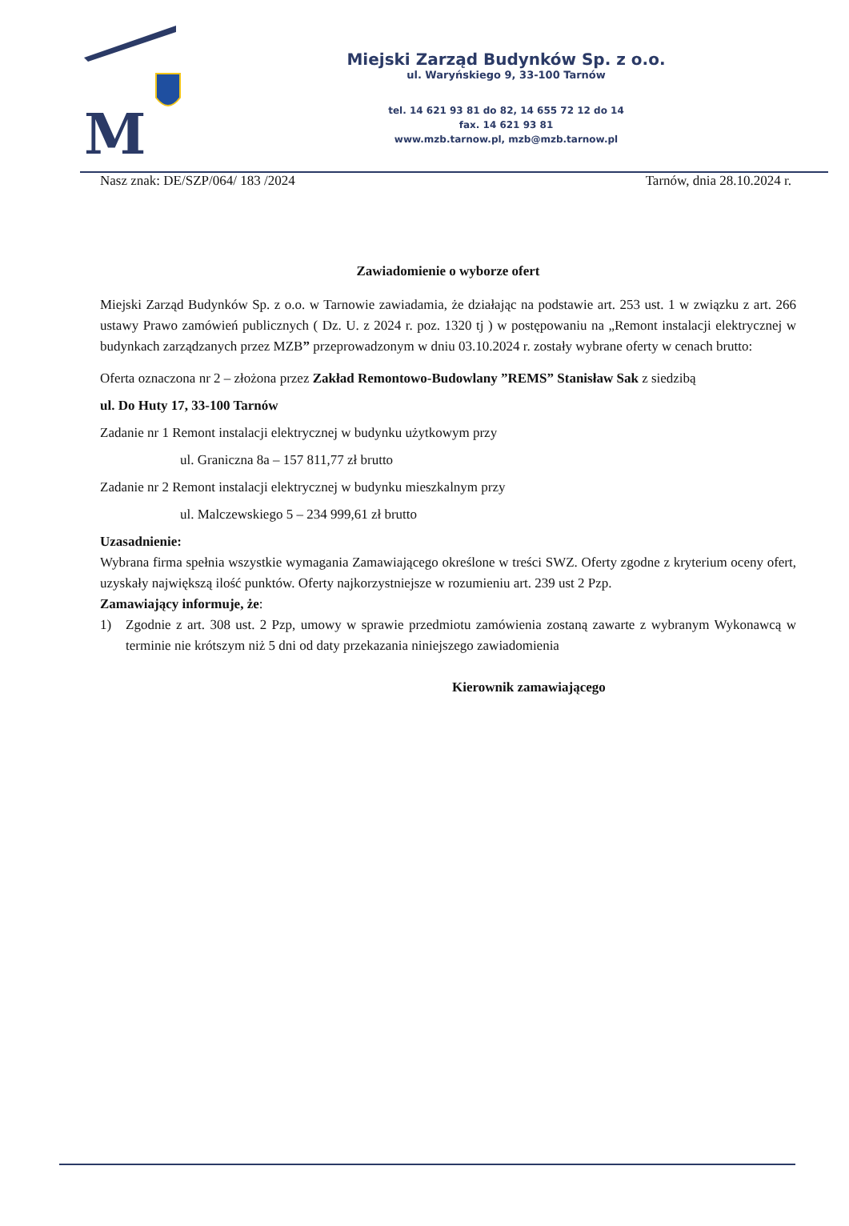M
Miejski Zarząd Budynków Sp. z o.o.
ul. Waryńskiego 9, 33-100 Tarnów
tel. 14 621 93 81 do 82, 14 655 72 12 do 14
fax. 14 621 93 81
www.mzb.tarnow.pl, mzb@mzb.tarnow.pl
Nasz znak: DE/SZP/064/ 183 /2024 Tarnów, dnia 28.10.2024 r.
Zawiadomienie o wyborze ofert
Miejski Zarząd Budynków Sp. z o.o. w Tarnowie zawiadamia, że działając na podstawie art. 253 ust. 1 w związku z art. 266 ustawy Prawo zamówień publicznych ( Dz. U. z 2024 r. poz. 1320 tj ) w postępowaniu na „Remont instalacji elektrycznej w budynkach zarządzanych przez MZB” przeprowadzonym w dniu 03.10.2024 r. zostały wybrane oferty w cenach brutto:
Oferta oznaczona nr 2 – złożona przez Zakład Remontowo-Budowlany ”REMS” Stanisław Sak z siedzibą
ul. Do Huty 17, 33-100 Tarnów
Zadanie nr 1 Remont instalacji elektrycznej w budynku użytkowym przy
ul. Graniczna 8a – 157 811,77 zł brutto
Zadanie nr 2 Remont instalacji elektrycznej w budynku mieszkalnym przy
ul. Malczewskiego 5 – 234 999,61 zł brutto
Uzasadnienie:
Wybrana firma spełnia wszystkie wymagania Zamawiającego określone w treści SWZ. Oferty zgodne z kryterium oceny ofert, uzyskały największą ilość punktów. Oferty najkorzystniejsze w rozumieniu art. 239 ust 2 Pzp.
Zamawiający informuje, że:
1) Zgodnie z art. 308 ust. 2 Pzp, umowy w sprawie przedmiotu zamówienia zostaną zawarte z wybranym Wykonawcą w terminie nie krótszym niż 5 dni od daty przekazania niniejszego zawiadomienia
Kierownik zamawiającego